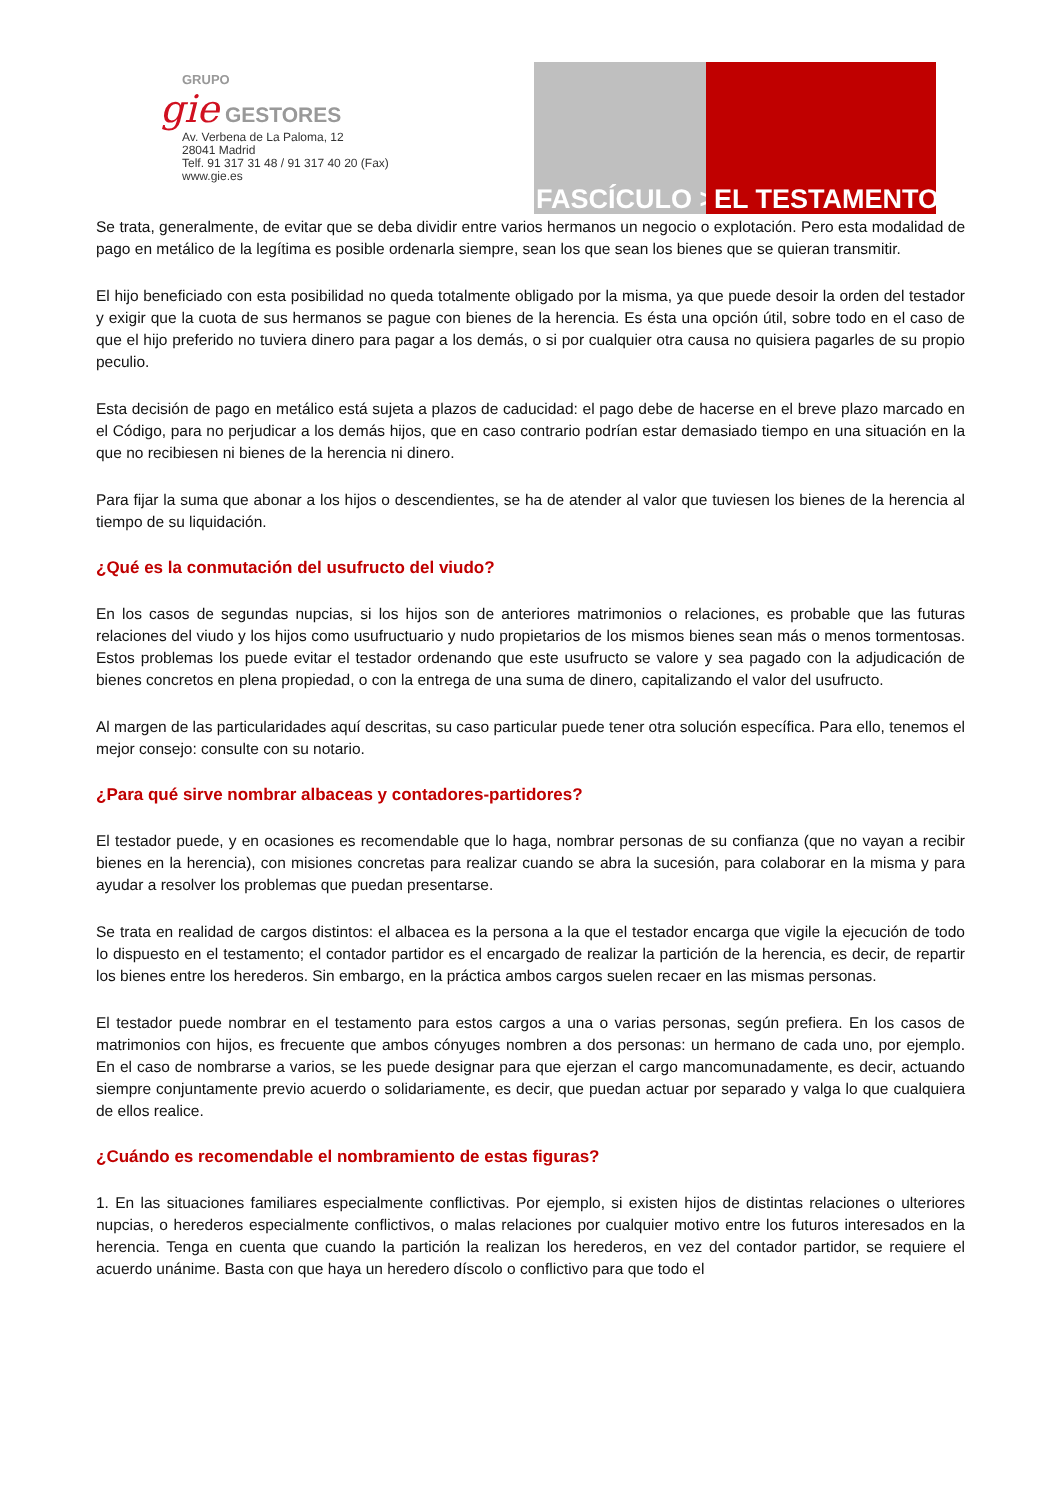GRUPO
gie GESTORES
Av. Verbena de La Paloma, 12
28041 Madrid
Telf. 91 317 31 48 / 91 317 40 20 (Fax)
www.gie.es
FASCÍCULO > EL TESTAMENTO
Se trata, generalmente, de evitar que se deba dividir entre varios hermanos un negocio o explotación. Pero esta modalidad de pago en metálico de la legítima es posible ordenarla siempre, sean los que sean los bienes que se quieran transmitir.
El hijo beneficiado con esta posibilidad no queda totalmente obligado por la misma, ya que puede desoir la orden del testador y exigir que la cuota de sus hermanos se pague con bienes de la herencia. Es ésta una opción útil, sobre todo en el caso de que el hijo preferido no tuviera dinero para pagar a los demás, o si por cualquier otra causa no quisiera pagarles de su propio peculio.
Esta decisión de pago en metálico está sujeta a plazos de caducidad: el pago debe de hacerse en el breve plazo marcado en el Código, para no perjudicar a los demás hijos, que en caso contrario podrían estar demasiado tiempo en una situación en la que no recibiesen ni bienes de la herencia ni dinero.
Para fijar la suma que abonar a los hijos o descendientes, se ha de atender al valor que tuviesen los bienes de la herencia al tiempo de su liquidación.
¿Qué es la conmutación del usufructo del viudo?
En los casos de segundas nupcias, si los hijos son de anteriores matrimonios o relaciones, es probable que las futuras relaciones del viudo y los hijos como usufructuario y nudo propietarios de los mismos bienes sean más o menos tormentosas. Estos problemas los puede evitar el testador ordenando que este usufructo se valore y sea pagado con la adjudicación de bienes concretos en plena propiedad, o con la entrega de una suma de dinero, capitalizando el valor del usufructo.
Al margen de las particularidades aquí descritas, su caso particular puede tener otra solución específica. Para ello, tenemos el mejor consejo: consulte con su notario.
¿Para qué sirve nombrar albaceas y contadores-partidores?
El testador puede, y en ocasiones es recomendable que lo haga, nombrar personas de su confianza (que no vayan a recibir bienes en la herencia), con misiones concretas para realizar cuando se abra la sucesión, para colaborar en la misma y para ayudar a resolver los problemas que puedan presentarse.
Se trata en realidad de cargos distintos: el albacea es la persona a la que el testador encarga que vigile la ejecución de todo lo dispuesto en el testamento; el contador partidor es el encargado de realizar la partición de la herencia, es decir, de repartir los bienes entre los herederos. Sin embargo, en la práctica ambos cargos suelen recaer en las mismas personas.
El testador puede nombrar en el testamento para estos cargos a una o varias personas, según prefiera. En los casos de matrimonios con hijos, es frecuente que ambos cónyuges nombren a dos personas: un hermano de cada uno, por ejemplo. En el caso de nombrarse a varios, se les puede designar para que ejerzan el cargo mancomunadamente, es decir, actuando siempre conjuntamente previo acuerdo o solidariamente, es decir, que puedan actuar por separado y valga lo que cualquiera de ellos realice.
¿Cuándo es recomendable el nombramiento de estas figuras?
1. En las situaciones familiares especialmente conflictivas. Por ejemplo, si existen hijos de distintas relaciones o ulteriores nupcias, o herederos especialmente conflictivos, o malas relaciones por cualquier motivo entre los futuros interesados en la herencia. Tenga en cuenta que cuando la partición la realizan los herederos, en vez del contador partidor, se requiere el acuerdo unánime. Basta con que haya un heredero díscolo o conflictivo para que todo el